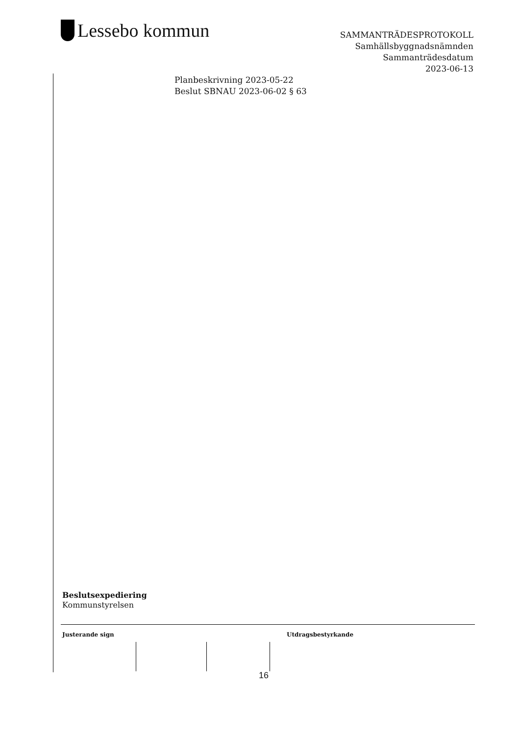Lessebo kommun
SAMMANTRÄDESPROTOKOLL
Samhällsbyggnadsnämnden
Sammanträdesdatum
2023-06-13
Planbeskrivning 2023-05-22
Beslut SBNAU 2023-06-02 § 63
Beslutsexpediering
Kommunstyrelsen
Justerande sign Utdragsbestyrkande
16